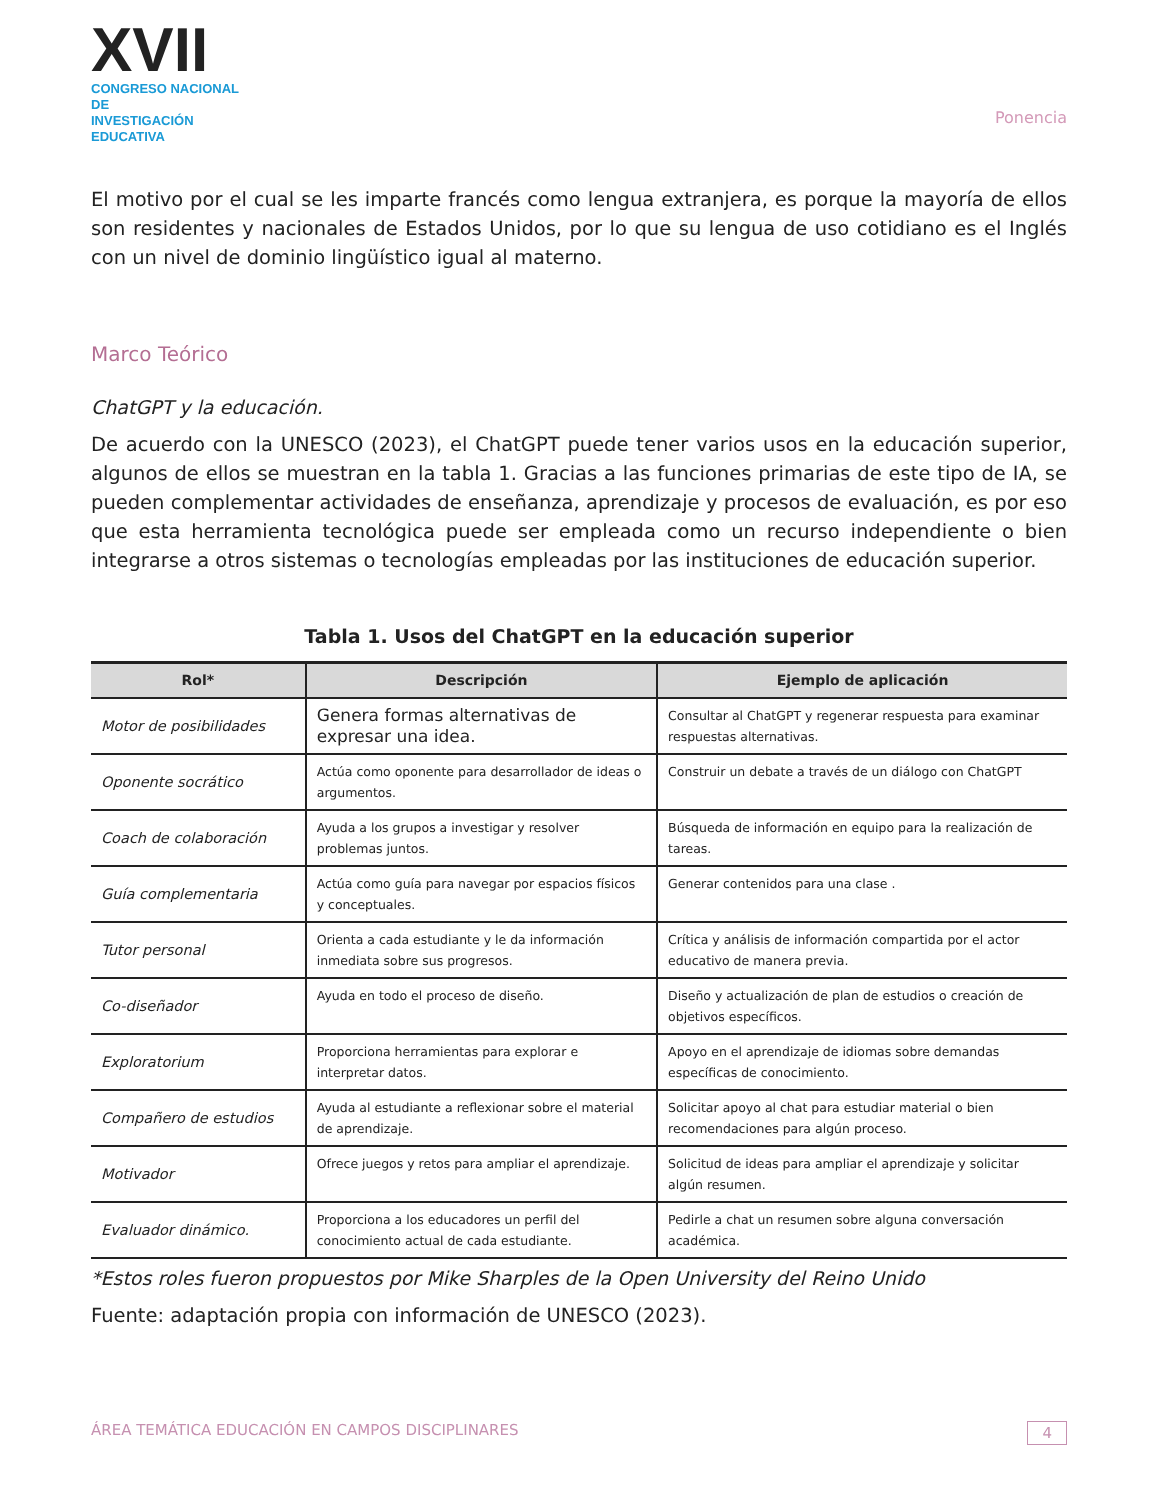XVII
CONGRESO NACIONAL DE
INVESTIGACIÓN EDUCATIVA
Ponencia
El motivo por el cual se les imparte francés como lengua extranjera, es porque la mayoría de ellos son residentes y nacionales de Estados Unidos, por lo que su lengua de uso cotidiano es el Inglés con un nivel de dominio lingüístico igual al materno.
Marco Teórico
ChatGPT y la educación.
De acuerdo con la UNESCO (2023), el ChatGPT puede tener varios usos en la educación superior, algunos de ellos se muestran en la tabla 1. Gracias a las funciones primarias de este tipo de IA, se pueden complementar actividades de enseñanza, aprendizaje y procesos de evaluación, es por eso que esta herramienta tecnológica puede ser empleada como un recurso independiente o bien integrarse a otros sistemas o tecnologías empleadas por las instituciones de educación superior.
Tabla 1. Usos del ChatGPT en la educación superior
| Rol* | Descripción | Ejemplo de aplicación |
| --- | --- | --- |
| Motor de posibilidades | Genera formas alternativas de expresar una idea. | Consultar al ChatGPT y regenerar respuesta para examinar respuestas alternativas. |
| Oponente socrático | Actúa como oponente para desarrollador de ideas o argumentos. | Construir un debate a través de un diálogo con ChatGPT |
| Coach de colaboración | Ayuda a los grupos a investigar y resolver problemas juntos. | Búsqueda de información en equipo para la realización de tareas. |
| Guía complementaria | Actúa como guía para navegar por espacios físicos y conceptuales. | Generar contenidos para una clase . |
| Tutor personal | Orienta a cada estudiante y le da información inmediata sobre sus progresos. | Crítica y análisis de información compartida por el actor educativo de manera previa. |
| Co-diseñador | Ayuda en todo el proceso de diseño. | Diseño y actualización de plan de estudios o creación de objetivos específicos. |
| Exploratorium | Proporciona herramientas para explorar e interpretar datos. | Apoyo en el aprendizaje de idiomas sobre demandas específicas de conocimiento. |
| Compañero de estudios | Ayuda al estudiante a reflexionar sobre el material de aprendizaje. | Solicitar apoyo al chat para estudiar material o bien recomendaciones para algún proceso. |
| Motivador | Ofrece juegos y retos para ampliar el aprendizaje. | Solicitud de ideas para ampliar el aprendizaje y solicitar algún resumen. |
| Evaluador dinámico. | Proporciona a los educadores un perfil del conocimiento actual de cada estudiante. | Pedirle a chat un resumen sobre alguna conversación académica. |
*Estos roles fueron propuestos por Mike Sharples de la Open University del Reino Unido
Fuente: adaptación propia con información de UNESCO (2023).
ÁREA TEMÁTICA EDUCACIÓN EN CAMPOS DISCIPLINARES 4